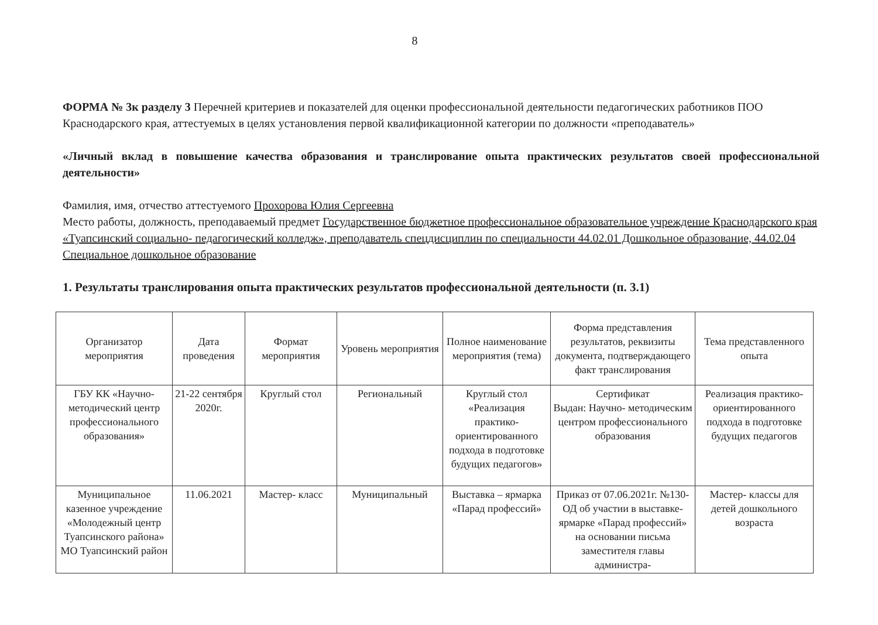8
ФОРМА № 3к разделу 3 Перечней критериев и показателей для оценки профессиональной деятельности педагогических работников ПОО Краснодарского края, аттестуемых в целях установления первой квалификационной категории по должности «преподаватель»
«Личный вклад в повышение качества образования и транслирование опыта практических результатов своей профессиональной деятельности»
Фамилия, имя, отчество аттестуемого Прохорова Юлия Сергеевна
Место работы, должность, преподаваемый предмет Государственное бюджетное профессиональное образовательное учреждение Краснодарского края «Туапсинский социально- педагогический колледж», преподаватель спецдисциплин по специальности 44.02.01 Дошкольное образование, 44.02.04 Специальное дошкольное образование
1. Результаты транслирования опыта практических результатов профессиональной деятельности (п. 3.1)
| Организатор мероприятия | Дата проведения | Формат мероприятия | Уровень мероприятия | Полное наименование мероприятия (тема) | Форма представления результатов, реквизиты документа, подтверждающего факт транслирования | Тема представленного опыта |
| --- | --- | --- | --- | --- | --- | --- |
| ГБУ КК «Научно-методический центр профессионального образования» | 21-22 сентября 2020г. | Круглый стол | Региональный | Круглый стол «Реализация практико- ориентированного подхода в подготовке будущих педагогов» | Сертификат Выдан: Научно- методическим центром профессионального образования | Реализация практико- ориентированного подхода в подготовке будущих педагогов |
| Муниципальное казенное учреждение «Молодежный центр Туапсинского района» МО Туапсинский район | 11.06.2021 | Мастер- класс | Муниципальный | Выставка – ярмарка «Парад профессий» | Приказ от 07.06.2021г. №130- ОД об участии в выставке- ярмарке «Парад профессий» на основании письма заместителя главы администра- | Мастер- классы для детей дошкольного возраста |